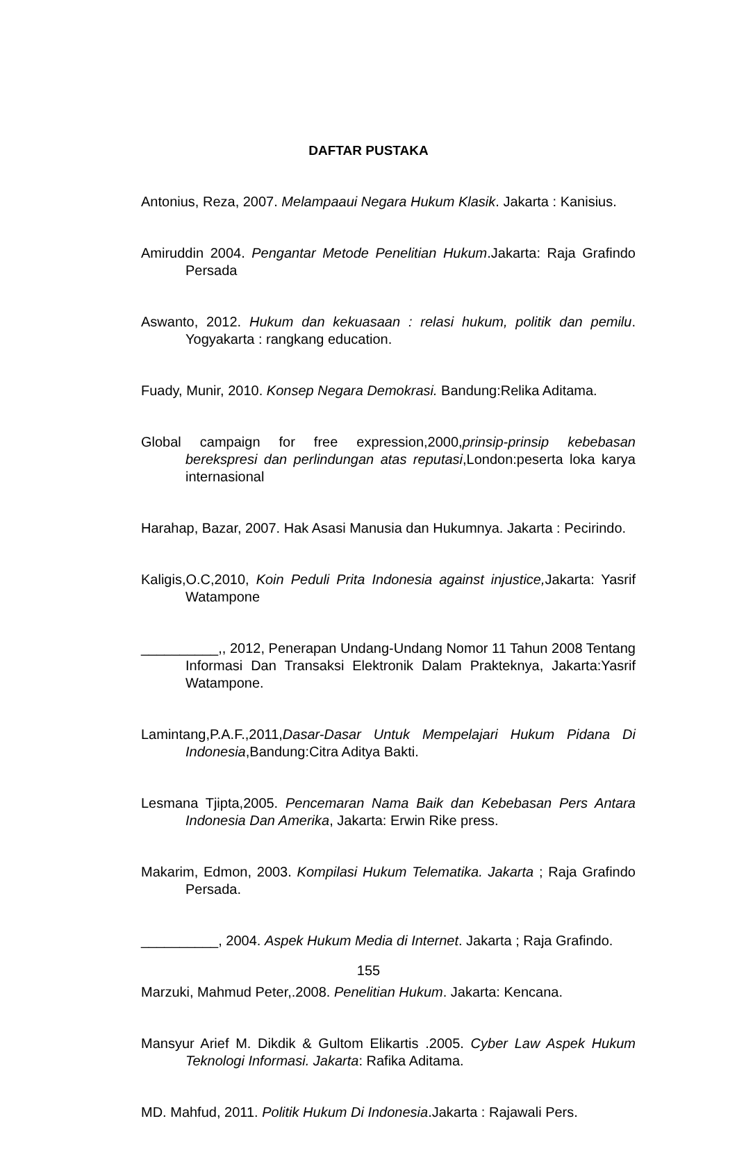DAFTAR PUSTAKA
Antonius, Reza, 2007. Melampaaui Negara Hukum Klasik. Jakarta : Kanisius.
Amiruddin 2004. Pengantar Metode Penelitian Hukum.Jakarta: Raja Grafindo Persada
Aswanto, 2012. Hukum dan kekuasaan : relasi hukum, politik dan pemilu. Yogyakarta : rangkang education.
Fuady, Munir, 2010. Konsep Negara Demokrasi. Bandung:Relika Aditama.
Global campaign for free expression,2000,prinsip-prinsip kebebasan berekspresi dan perlindungan atas reputasi,London:peserta loka karya internasional
Harahap, Bazar, 2007. Hak Asasi Manusia dan Hukumnya. Jakarta : Pecirindo.
Kaligis,O.C,2010, Koin Peduli Prita Indonesia against injustice, Jakarta: Yasrif Watampone
__________,, 2012, Penerapan Undang-Undang Nomor 11 Tahun 2008 Tentang Informasi Dan Transaksi Elektronik Dalam Prakteknya, Jakarta:Yasrif Watampone.
Lamintang,P.A.F.,2011,Dasar-Dasar Untuk Mempelajari Hukum Pidana Di Indonesia,Bandung:Citra Aditya Bakti.
Lesmana Tjipta,2005. Pencemaran Nama Baik dan Kebebasan Pers Antara Indonesia Dan Amerika, Jakarta: Erwin Rike press.
Makarim, Edmon, 2003. Kompilasi Hukum Telematika. Jakarta ; Raja Grafindo Persada.
__________, 2004. Aspek Hukum Media di Internet. Jakarta ; Raja Grafindo.
Marzuki, Mahmud Peter,.2008. Penelitian Hukum. Jakarta: Kencana.
Mansyur Arief M. Dikdik & Gultom Elikartis .2005. Cyber Law Aspek Hukum Teknologi Informasi. Jakarta: Rafika Aditama.
MD. Mahfud, 2011. Politik Hukum Di Indonesia.Jakarta : Rajawali Pers.
155